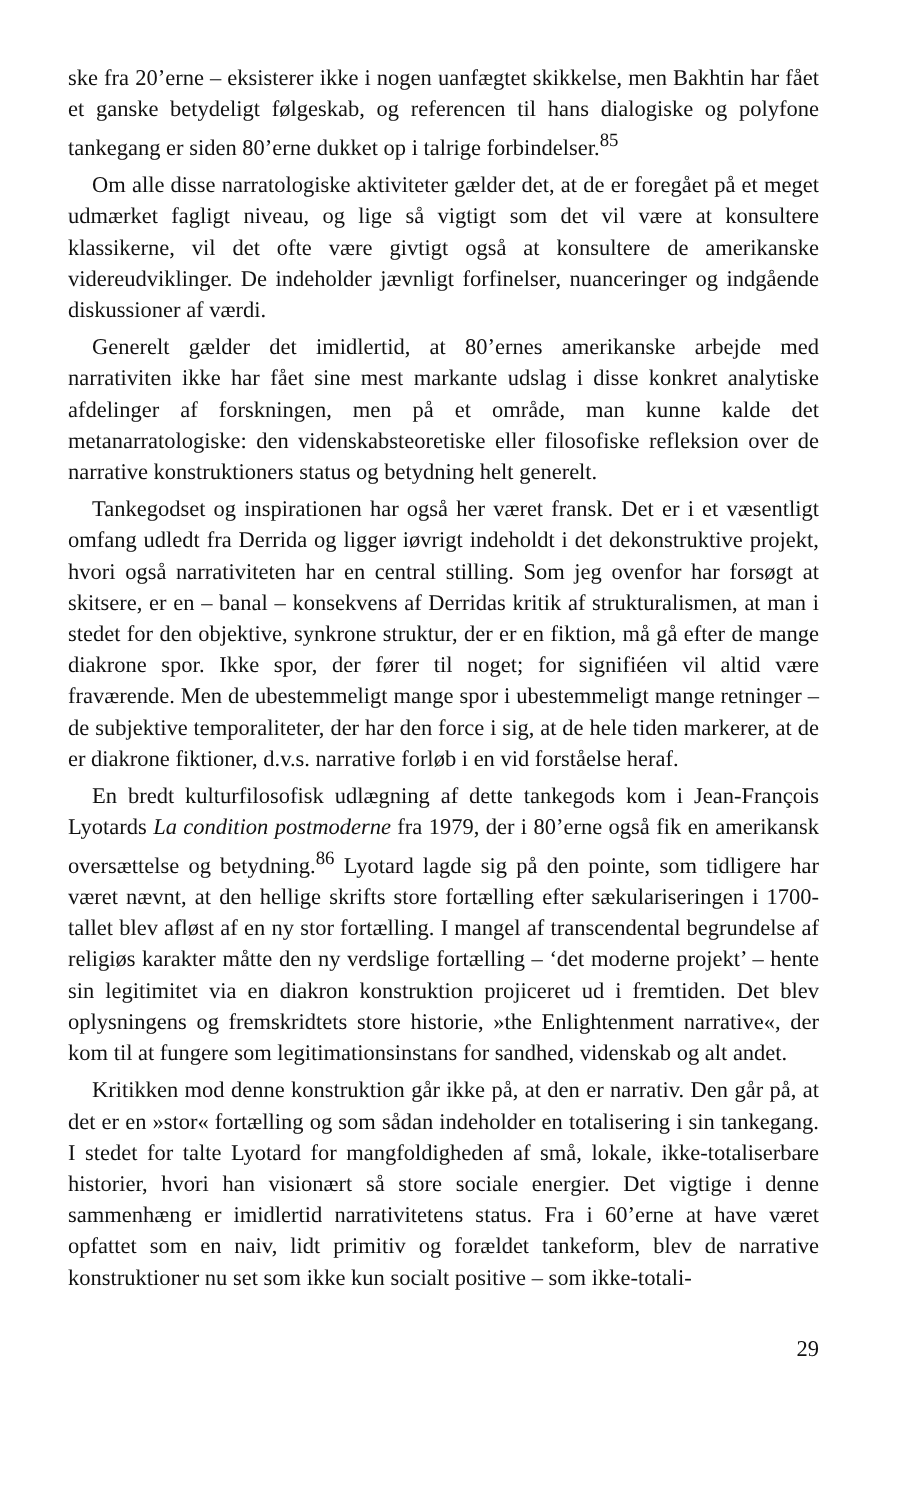ske fra 20’erne – eksisterer ikke i nogen uanfægtet skikkelse, men Bakhtin har fået et ganske betydeligt følgeskab, og referencen til hans dialogiske og polyfone tankegang er siden 80’erne dukket op i talrige forbindelser.<sup>85</sup>
Om alle disse narratologiske aktiviteter gælder det, at de er foregået på et meget udmærket fagligt niveau, og lige så vigtigt som det vil være at konsultere klassikerne, vil det ofte være givtigt også at konsultere de amerikanske videreudviklinger. De indeholder jævnligt forfinelser, nuanceringer og indgående diskussioner af værdi.
Generelt gælder det imidlertid, at 80’ernes amerikanske arbejde med narrativiten ikke har fået sine mest markante udslag i disse konkret analytiske afdelinger af forskningen, men på et område, man kunne kalde det metanarratologiske: den videnskabsteoretiske eller filosofiske refleksion over de narrative konstruktioners status og betydning helt generelt.
Tankegodset og inspirationen har også her været fransk. Det er i et væsentligt omfang udledt fra Derrida og ligger iøvrigt indeholdt i det dekonstruktive projekt, hvori også narrativiteten har en central stilling. Som jeg ovenfor har forsøgt at skitsere, er en – banal – konsekvens af Derridas kritik af strukturalismen, at man i stedet for den objektive, synkrone struktur, der er en fiktion, må gå efter de mange diakrone spor. Ikke spor, der fører til noget; for signifiéen vil altid være fraværende. Men de ubestemmeligt mange spor i ubestemmeligt mange retninger – de subjektive temporaliteter, der har den force i sig, at de hele tiden markerer, at de er diakrone fiktioner, d.v.s. narrative forløb i en vid forståelse heraf.
En bredt kulturfilosofisk udlægning af dette tankegods kom i Jean-François Lyotards La condition postmoderne fra 1979, der i 80’erne også fik en amerikansk oversættelse og betydning.<sup>86</sup> Lyotard lagde sig på den pointe, som tidligere har været nævnt, at den hellige skrifts store fortælling efter sækulariseringen i 1700-tallet blev afløst af en ny stor fortælling. I mangel af transcendental begrundelse af religiøs karakter måtte den ny verdslige fortælling – ‘det moderne projekt’ – hente sin legitimitet via en diakron konstruktion projiceret ud i fremtiden. Det blev oplysningens og fremskridtets store historie, »the Enlightenment narrative«, der kom til at fungere som legitimationsinstans for sandhed, videnskab og alt andet.
Kritikken mod denne konstruktion går ikke på, at den er narrativ. Den går på, at det er en »stor« fortælling og som sådan indeholder en totalisering i sin tankegang. I stedet for talte Lyotard for mangfoldigheden af små, lokale, ikke-totaliserbare historier, hvori han visionært så store sociale energier. Det vigtige i denne sammenhæng er imidlertid narrativitetens status. Fra i 60’erne at have været opfattet som en naiv, lidt primitiv og forældet tankeform, blev de narrative konstruktioner nu set som ikke kun socialt positive – som ikke-totali-
29